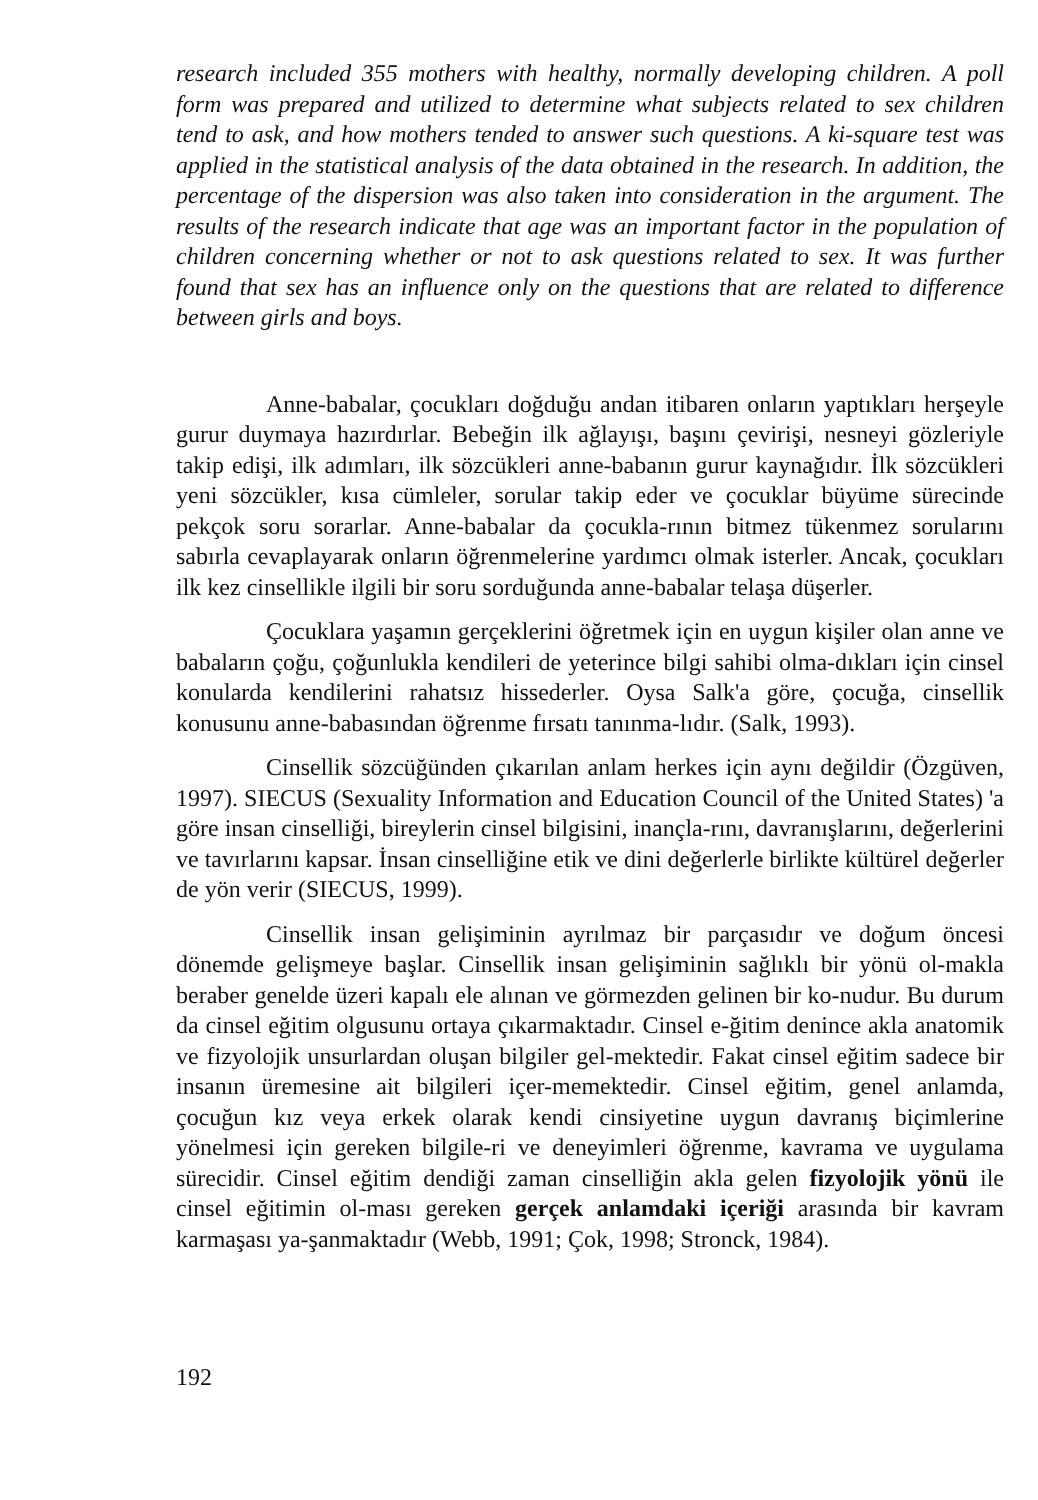research included 355 mothers with healthy, normally developing children. A poll form was prepared and utilized to determine what subjects related to sex children tend to ask, and how mothers tended to answer such questions. A ki-square test was applied in the statistical analysis of the data obtained in the research. In addition, the percentage of the dispersion was also taken into consideration in the argument. The results of the research indicate that age was an important factor in the population of children concerning whether or not to ask questions related to sex. It was further found that sex has an influence only on the questions that are related to difference between girls and boys.
Anne-babalar, çocukları doğduğu andan itibaren onların yaptıkları herşeyle gurur duymaya hazırdırlar. Bebeğin ilk ağlayışı, başını çevirişi, nesneyi gözleriyle takip edişi, ilk adımları, ilk sözcükleri anne-babanın gurur kaynağıdır. İlk sözcükleri yeni sözcükler, kısa cümleler, sorular takip eder ve çocuklar büyüme sürecinde pekçok soru sorarlar. Anne-babalar da çocukla-rının bitmez tükenmez sorularını sabırla cevaplayarak onların öğrenmelerine yardımcı olmak isterler. Ancak, çocukları ilk kez cinsellikle ilgili bir soru sorduğunda anne-babalar telaşa düşerler.
Çocuklara yaşamın gerçeklerini öğretmek için en uygun kişiler olan anne ve babaların çoğu, çoğunlukla kendileri de yeterince bilgi sahibi olma-dıkları için cinsel konularda kendilerini rahatsız hissederler. Oysa Salk'a göre, çocuğa, cinsellik konusunu anne-babasından öğrenme fırsatı tanınma-lıdır. (Salk, 1993).
Cinsellik sözcüğünden çıkarılan anlam herkes için aynı değildir (Özgüven, 1997). SIECUS (Sexuality Information and Education Council of the United States) 'a göre insan cinselliği, bireylerin cinsel bilgisini, inançla-rını, davranışlarını, değerlerini ve tavırlarını kapsar. İnsan cinselliğine etik ve dini değerlerle birlikte kültürel değerler de yön verir (SIECUS, 1999).
Cinsellik insan gelişiminin ayrılmaz bir parçasıdır ve doğum öncesi dönemde gelişmeye başlar. Cinsellik insan gelişiminin sağlıklı bir yönü ol-makla beraber genelde üzeri kapalı ele alınan ve görmezden gelinen bir ko-nudur. Bu durum da cinsel eğitim olgusunu ortaya çıkarmaktadır. Cinsel e-ğitim denince akla anatomik ve fizyolojik unsurlardan oluşan bilgiler gel-mektedir. Fakat cinsel eğitim sadece bir insanın üremesine ait bilgileri içer-memektedir. Cinsel eğitim, genel anlamda, çocuğun kız veya erkek olarak kendi cinsiyetine uygun davranış biçimlerine yönelmesi için gereken bilgile-ri ve deneyimleri öğrenme, kavrama ve uygulama sürecidir. Cinsel eğitim dendiği zaman cinselliğin akla gelen fizyolojik yönü ile cinsel eğitimin ol-ması gereken gerçek anlamdaki içeriği arasında bir kavram karmaşası ya-şanmaktadır (Webb, 1991; Çok, 1998; Stronck, 1984).
192